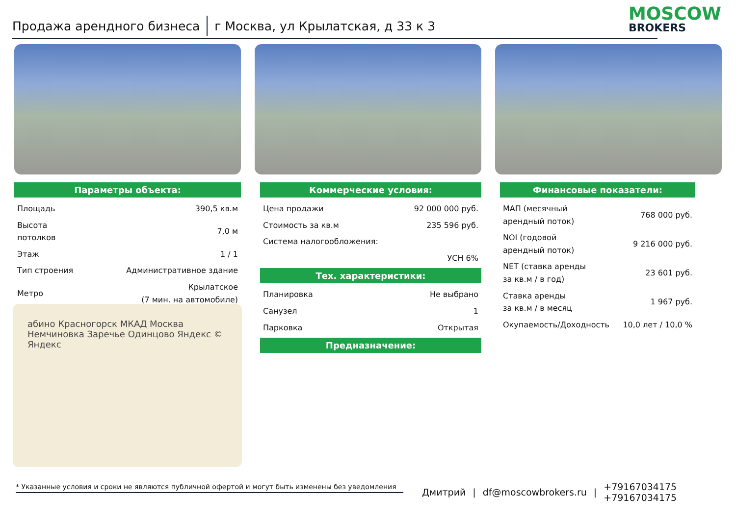Продажа арендного бизнеса г Москва, ул Крылатская, д 33 к 3 MOSCOW
BROKERS
Параметры объекта:
| Площадь | 390,5 кв.м |
| Высота потолков | 7,0 м |
| Этаж | 1 / 1 |
| Тип строения | Административное здание |
| Метро | Крылатское (7 мин. на автомобиле) |
абино Красногорск МКАД Москва Немчиновка Заречье Одинцово Яндекс © Яндекс
Коммерческие условия:
| Цена продажи | 92 000 000 руб. |
| Стоимость за кв.м | 235 596 руб. |
| Система налогообложения: | |
| | УСН 6% |
Тех. характеристики:
| Планировка | Не выбрано |
| Санузел | 1 |
| Парковка | Открытая |
Предназначение:
Финансовые показатели:
| МАП (месячный арендный поток) | 768 000 руб. |
| NOI (годовой арендный поток) | 9 216 000 руб. |
| NET (ставка аренды за кв.м / в год) | 23 601 руб. |
| Ставка аренды за кв.м / в месяц | 1 967 руб. |
| Окупаемость/Доходность | 10,0 лет / 10,0 % |
* Указанные условия и сроки не являются публичной офертой и могут быть изменены без уведомления
Дмитрий | df@moscowbrokers.ru | +79167034175
+79167034175